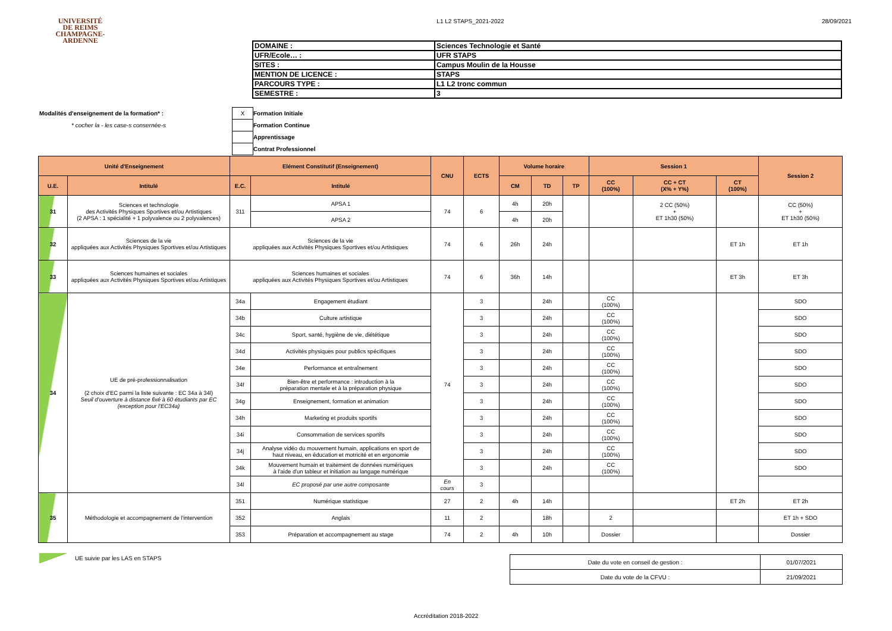UNIVERSITÉ
DE REIMS
CHAMPAGNE-ARDENNE
L1 L2 STAPS_2021-2022 28/09/2021
| DOMAINE : | Sciences Technologie et Santé |
| UFR/Ecole… : | UFR STAPS |
| SITES : | Campus Moulin de la Housse |
| MENTION DE LICENCE : | STAPS |
| PARCOURS TYPE : | L1 L2 tronc commun |
| SEMESTRE : | 3 |
| Modalités d'enseignement de la formation* : | X | Formation Initiale |
| * cocher la - les case-s consernée-s | | Formation Continue |
| | | Apprentissage |
| | | Contrat Professionnel |
| Unité d'Enseignement | | Elément Constitutif (Enseignement) | | CNU | ECTS | Volume horaire | | | Session 1 | | | Session 2 |
| --- | --- | --- | --- | --- | --- | --- | --- | --- | --- | --- | --- | --- |
| U.E. | Intitulé | E.C. | Intitulé | | | CM | TD | TP | CC (100%) | CC + CT (X% + Y%) | CT (100%) | |
| 31 | Sciences et technologie des Activités Physiques Sportives et/ou Artistiques (2 APSA : 1 spécialité + 1 polyvalence ou 2 polyvalences) | 311 | APSA 1 | 74 | 6 | 4h | 20h | | | 2 CC (50%) + ET 1h30 (50%) | | CC (50%) + ET 1h30 (50%) |
| | | | APSA 2 | | | 4h | 20h | | | | | |
| 32 | Sciences de la vie appliquées aux Activités Physiques Sportives et/ou Artistiques | Sciences de la vie appliquées aux Activités Physiques Sportives et/ou Artistiques | | 74 | 6 | 26h | 24h | | | | ET 1h | ET 1h |
| 33 | Sciences humaines et sociales appliquées aux Activités Physiques Sportives et/ou Artistiques | Sciences humaines et sociales appliquées aux Activités Physiques Sportives et/ou Artistiques | | 74 | 6 | 36h | 14h | | | | ET 3h | ET 3h |
| 34 | UE de pré-professionnalisation (2 choix d'EC parmi la liste suivante : EC 34a à 34l) Seuil d'ouverture à distance fixé à 60 étudiants par EC (exception pour l'EC34a) | 34a | Engagement étudiant | 74 | 3 | | 24h | | CC (100%) | | | SDO |
| | | 34b | Culture artistique | | 3 | | 24h | | CC (100%) | | | SDO |
| | | 34c | Sport, santé, hygiène de vie, diététique | | 3 | | 24h | | CC (100%) | | | SDO |
| | | 34d | Activités physiques pour publics spécifiques | | 3 | | 24h | | CC (100%) | | | SDO |
| | | 34e | Performance et entraînement | | 3 | | 24h | | CC (100%) | | | SDO |
| | | 34f | Bien-être et performance : introduction à la préparation mentale et à la préparation physique | | 3 | | 24h | | CC (100%) | | | SDO |
| | | 34g | Enseignement, formation et animation | | 3 | | 24h | | CC (100%) | | | SDO |
| | | 34h | Marketing et produits sportifs | | 3 | | 24h | | CC (100%) | | | SDO |
| | | 34i | Consommation de services sportifs | | 3 | | 24h | | CC (100%) | | | SDO |
| | | 34j | Analyse vidéo du mouvement humain, applications en sport de haut niveau, en éducation et motricité et en ergonomie | | 3 | | 24h | | CC (100%) | | | SDO |
| | | 34k | Mouvement humain et traitement de données numériques à l'aide d'un tableur et initiation au langage numérique | | 3 | | 24h | | CC (100%) | | | SDO |
| | | 34l | EC proposé par une autre composante | En cours | 3 | | | | | | | |
| 35 | Méthodologie et accompagnement de l'intervention | 351 | Numérique statistique | 27 | 2 | 4h | 14h | | | | ET 2h | ET 2h |
| | | 352 | Anglais | 11 | 2 | | 18h | | 2 | | | ET 1h + SDO |
| | | 353 | Préparation et accompagnement au stage | 74 | 2 | 4h | 10h | | Dossier | | | Dossier |
UE suivie par les LAS en STAPS
| Date du vote en conseil de gestion : | 01/07/2021 |
| Date du vote de la CFVU : | 21/09/2021 |
Accréditation 2018-2022